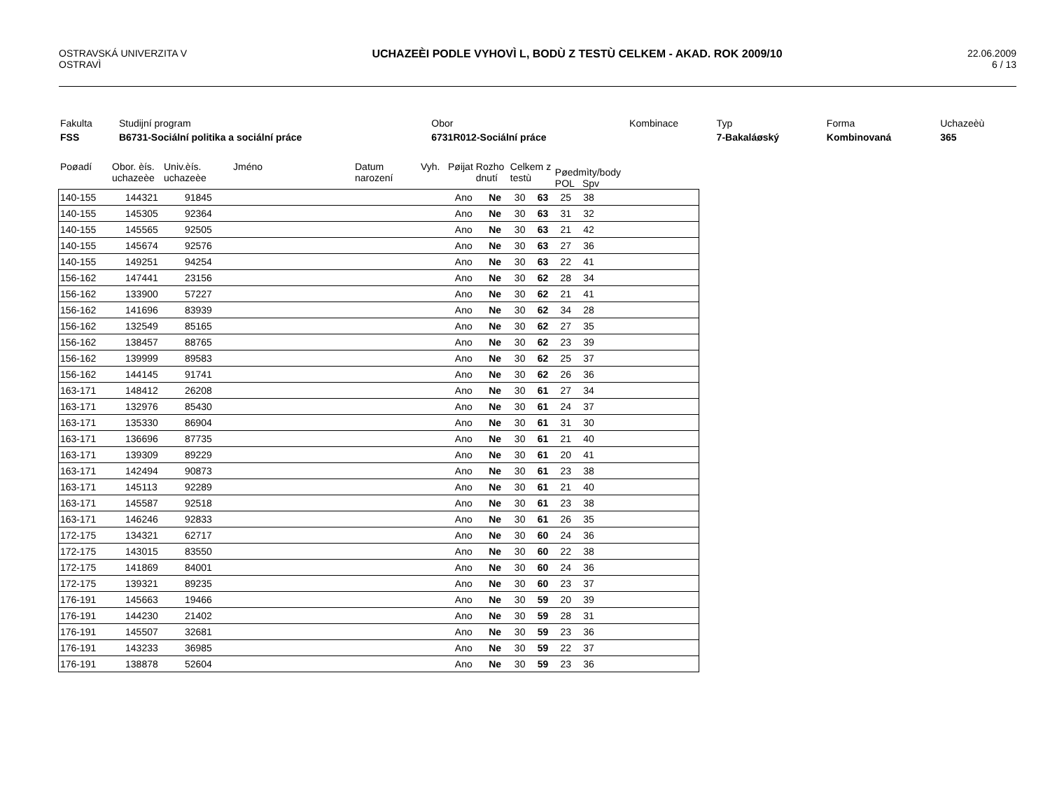OSTRAVSKÁ UNIVERZITA V
OSTRAVÌ
UCHAZEÈI PODLE VYHOVÌ L, BODÙ Z TESTÙ CELKEM - AKAD. ROK 2009/10
22.06.2009
6 / 13
| Fakulta | Studijní program | Obor | Kombinace | Typ | Forma | Uchazeèù |
| FSS | B6731-Sociální politika a sociální práce | 6731R012-Sociální práce | | 7-Bakaláøský | Kombinovaná | 365 |
| Poøadí | Obor. èís. uchazeèe | Univ.èís. uchazeèe | Jméno | Datum narození | Vyh. | Pøijat | Rozho dnutí | Celkem z testù | Pøedmìty/body POL Spv |
| 140-155 | 144321 | 91845 | | Ano | Ne | 30 | 63 | 25 | 38 | |
| 140-155 | 145305 | 92364 | | Ano | Ne | 30 | 63 | 31 | 32 | |
| 140-155 | 145565 | 92505 | | Ano | Ne | 30 | 63 | 21 | 42 | |
| 140-155 | 145674 | 92576 | | Ano | Ne | 30 | 63 | 27 | 36 | |
| 140-155 | 149251 | 94254 | | Ano | Ne | 30 | 63 | 22 | 41 | |
| 156-162 | 147441 | 23156 | | Ano | Ne | 30 | 62 | 28 | 34 | |
| 156-162 | 133900 | 57227 | | Ano | Ne | 30 | 62 | 21 | 41 | |
| 156-162 | 141696 | 83939 | | Ano | Ne | 30 | 62 | 34 | 28 | |
| 156-162 | 132549 | 85165 | | Ano | Ne | 30 | 62 | 27 | 35 | |
| 156-162 | 138457 | 88765 | | Ano | Ne | 30 | 62 | 23 | 39 | |
| 156-162 | 139999 | 89583 | | Ano | Ne | 30 | 62 | 25 | 37 | |
| 156-162 | 144145 | 91741 | | Ano | Ne | 30 | 62 | 26 | 36 | |
| 163-171 | 148412 | 26208 | | Ano | Ne | 30 | 61 | 27 | 34 | |
| 163-171 | 132976 | 85430 | | Ano | Ne | 30 | 61 | 24 | 37 | |
| 163-171 | 135330 | 86904 | | Ano | Ne | 30 | 61 | 31 | 30 | |
| 163-171 | 136696 | 87735 | | Ano | Ne | 30 | 61 | 21 | 40 | |
| 163-171 | 139309 | 89229 | | Ano | Ne | 30 | 61 | 20 | 41 | |
| 163-171 | 142494 | 90873 | | Ano | Ne | 30 | 61 | 23 | 38 | |
| 163-171 | 145113 | 92289 | | Ano | Ne | 30 | 61 | 21 | 40 | |
| 163-171 | 145587 | 92518 | | Ano | Ne | 30 | 61 | 23 | 38 | |
| 163-171 | 146246 | 92833 | | Ano | Ne | 30 | 61 | 26 | 35 | |
| 172-175 | 134321 | 62717 | | Ano | Ne | 30 | 60 | 24 | 36 | |
| 172-175 | 143015 | 83550 | | Ano | Ne | 30 | 60 | 22 | 38 | |
| 172-175 | 141869 | 84001 | | Ano | Ne | 30 | 60 | 24 | 36 | |
| 172-175 | 139321 | 89235 | | Ano | Ne | 30 | 60 | 23 | 37 | |
| 176-191 | 145663 | 19466 | | Ano | Ne | 30 | 59 | 20 | 39 | |
| 176-191 | 144230 | 21402 | | Ano | Ne | 30 | 59 | 28 | 31 | |
| 176-191 | 145507 | 32681 | | Ano | Ne | 30 | 59 | 23 | 36 | |
| 176-191 | 143233 | 36985 | | Ano | Ne | 30 | 59 | 22 | 37 | |
| 176-191 | 138878 | 52604 | | Ano | Ne | 30 | 59 | 23 | 36 | |